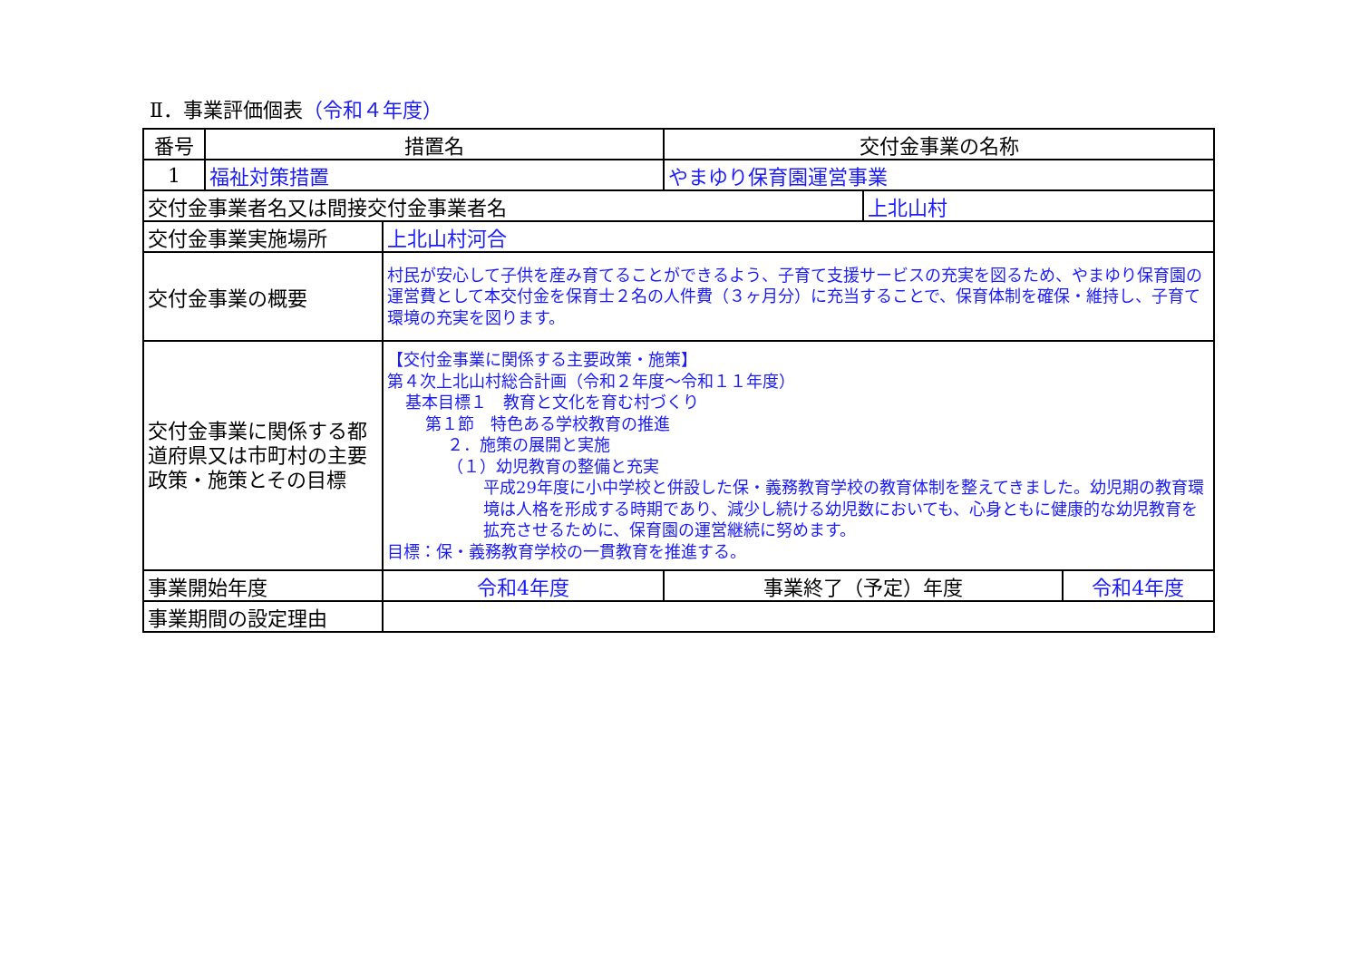Ⅱ．事業評価個表（令和４年度）
| 番号 | 措置名 | | 交付金事業の名称 | | |
| 1 | 福祉対策措置 | | やまゆり保育園運営事業 | | |
| 交付金事業者名又は間接交付金事業者名 | | | | 上北山村 | |
| 交付金事業実施場所 | | 上北山村河合 | | | |
| 交付金事業の概要 | | 村民が安心して子供を産み育てることができるよう、子育て支援サービスの充実を図るため、やまゆり保育園の運営費として本交付金を保育士２名の人件費（３ヶ月分）に充当することで、保育体制を確保・維持し、子育て環境の充実を図ります。 | | | |
| 交付金事業に関係する都道府県又は市町村の主要政策・施策とその目標 | | 【交付金事業に関係する主要政策・施策】 第４次上北山村総合計画（令和２年度～令和１１年度） 基本目標１ 教育と文化を育む村づくり 第１節 特色ある学校教育の推進 ２．施策の展開と実施 （１）幼児教育の整備と充実 平成29年度に小中学校と併設した保・義務教育学校の教育体制を整えてきました。幼児期の教育環境は人格を形成する時期であり、減少し続ける幼児数においても、心身ともに健康的な幼児教育を拡充させるために、保育園の運営継続に努めます。 目標：保・義務教育学校の一貫教育を推進する。 | | | |
| 事業開始年度 | | 令和4年度 | 事業終了（予定）年度 | | 令和4年度 |
| 事業期間の設定理由 | | | | | |